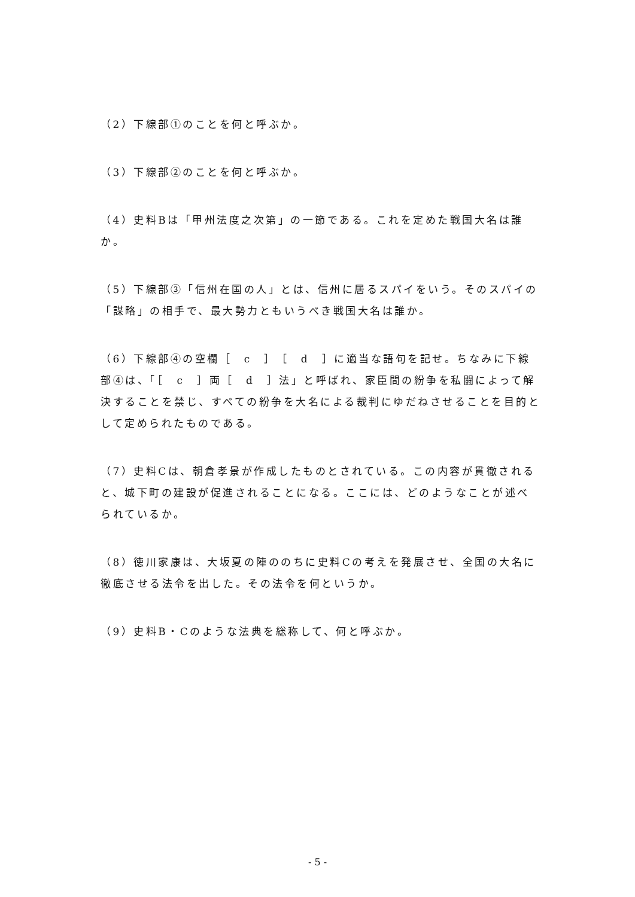（2）下線部①のことを何と呼ぶか。
（3）下線部②のことを何と呼ぶか。
（4）史料Bは「甲州法度之次第」の一節である。これを定めた戦国大名は誰か。
（5）下線部③「信州在国の人」とは、信州に居るスパイをいう。そのスパイの「謀略」の相手で、最大勢力ともいうべき戦国大名は誰か。
（6）下線部④の空欄［　c　］［　d　］に適当な語句を記せ。ちなみに下線部④は、「［　c　］両［　d　］法」と呼ばれ、家臣間の紛争を私闘によって解決することを禁じ、すべての紛争を大名による裁判にゆだねさせることを目的として定められたものである。
（7）史料Cは、朝倉孝景が作成したものとされている。この内容が貫徹されると、城下町の建設が促進されることになる。ここには、どのようなことが述べられているか。
（8）徳川家康は、大坂夏の陣ののちに史料Cの考えを発展させ、全国の大名に徹底させる法令を出した。その法令を何というか。
（9）史料B・Cのような法典を総称して、何と呼ぶか。
- 5 -